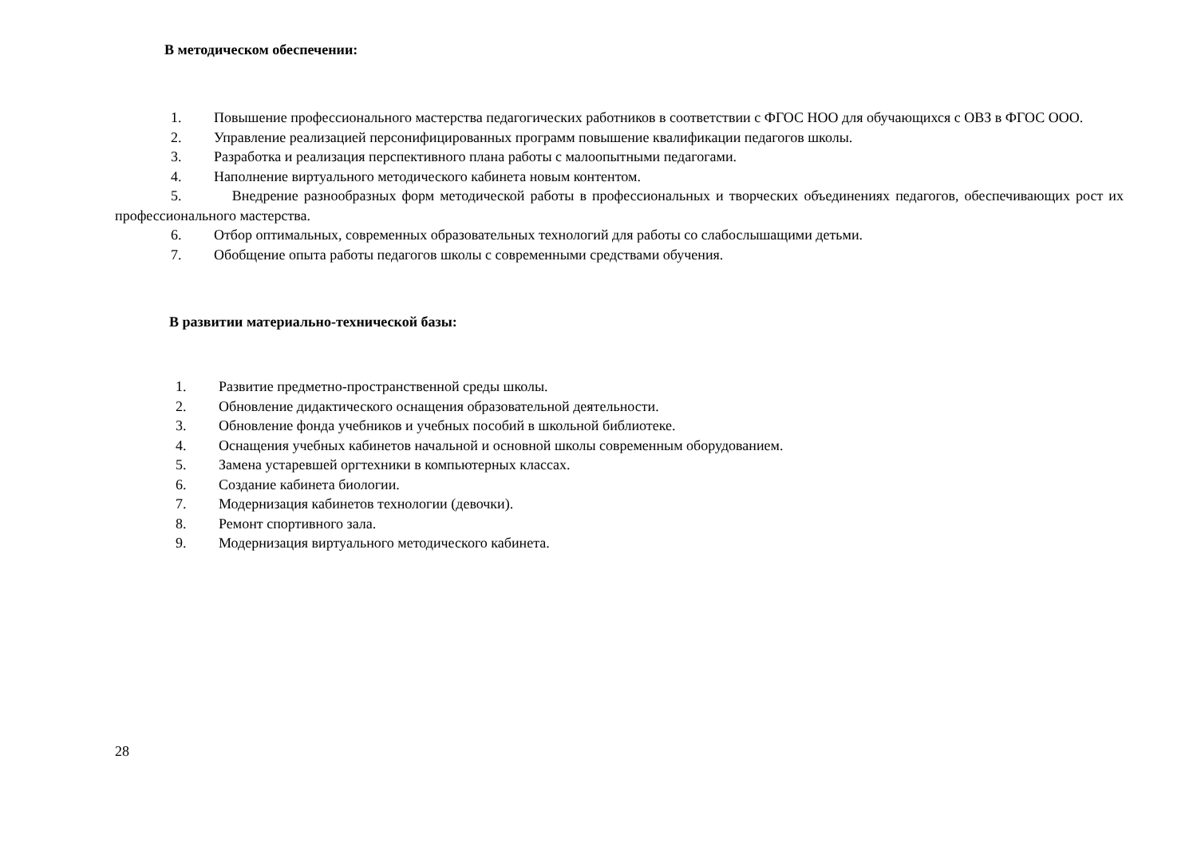В методическом обеспечении:
1. Повышение профессионального мастерства педагогических работников в соответствии с ФГОС НОО для обучающихся с ОВЗ в ФГОС ООО.
2. Управление реализацией персонифицированных программ повышение квалификации педагогов школы.
3. Разработка и реализация перспективного плана работы с малоопытными педагогами.
4. Наполнение виртуального методического кабинета новым контентом.
5. Внедрение разнообразных форм методической работы в профессиональных и творческих объединениях педагогов, обеспечивающих рост их профессионального мастерства.
6. Отбор оптимальных, современных образовательных технологий для работы со слабослышащими детьми.
7. Обобщение опыта работы педагогов школы с современными средствами обучения.
В развитии материально-технической базы:
1. Развитие предметно-пространственной среды школы.
2. Обновление дидактического оснащения образовательной деятельности.
3. Обновление фонда учебников и учебных пособий в школьной библиотеке.
4. Оснащения учебных кабинетов начальной и основной школы современным оборудованием.
5. Замена устаревшей оргтехники в компьютерных классах.
6. Создание кабинета биологии.
7. Модернизация кабинетов технологии (девочки).
8. Ремонт спортивного зала.
9. Модернизация виртуального методического кабинета.
28